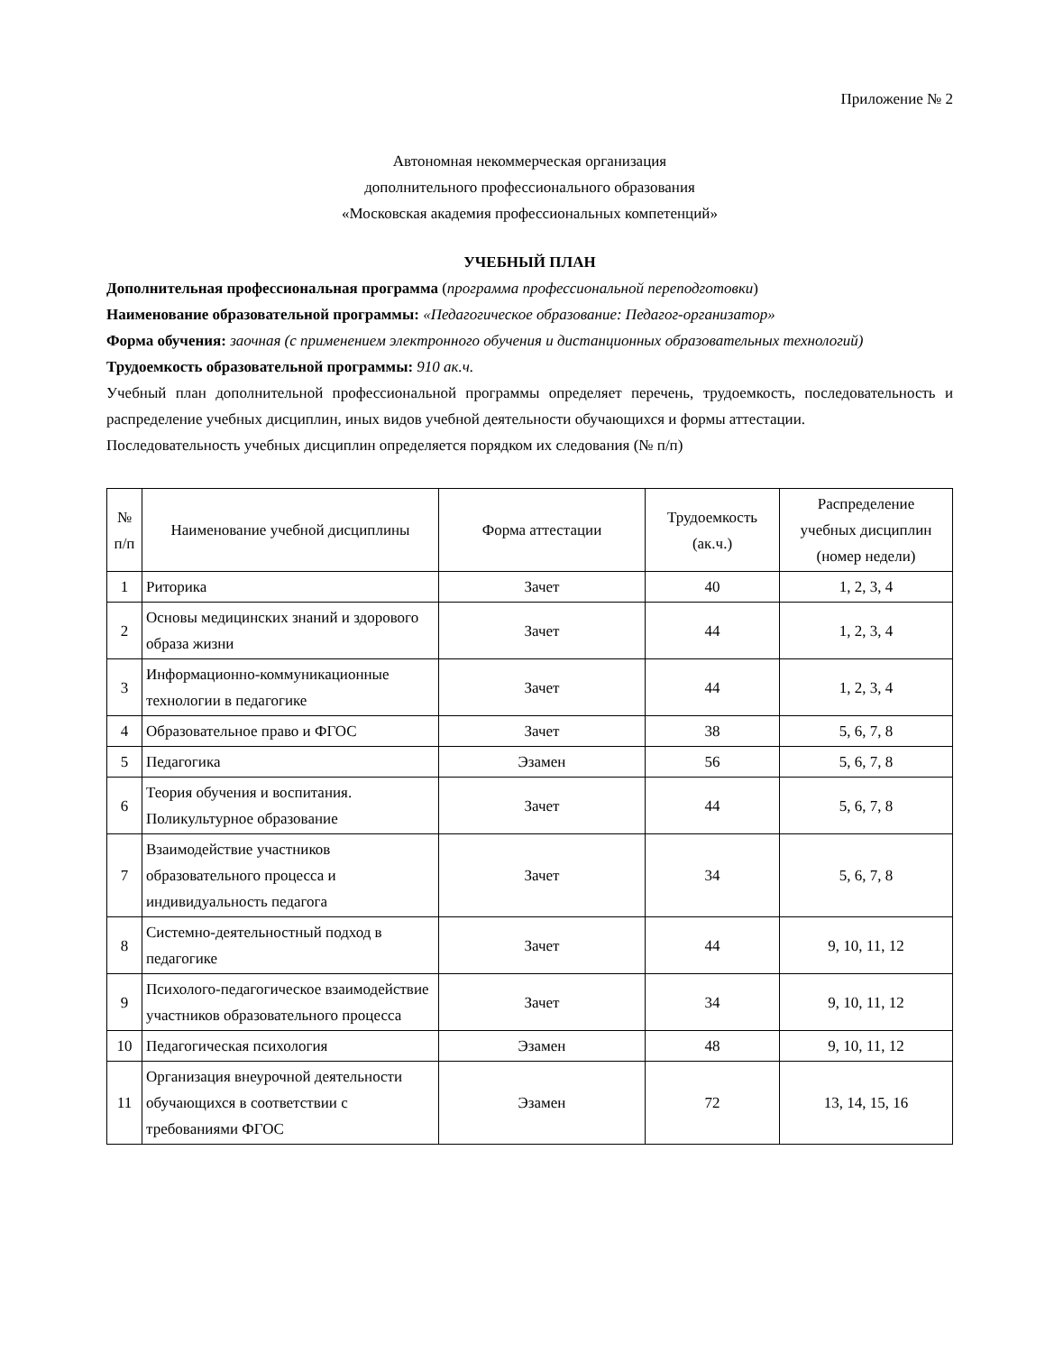Приложение № 2
Автономная некоммерческая организация
дополнительного профессионального образования
«Московская академия профессиональных компетенций»
УЧЕБНЫЙ ПЛАН
Дополнительная профессиональная программа (программа профессиональной переподготовки)
Наименование образовательной программы: «Педагогическое образование: Педагог-организатор»
Форма обучения: заочная (с применением электронного обучения и дистанционных образовательных технологий)
Трудоемкость образовательной программы: 910 ак.ч.
Учебный план дополнительной профессиональной программы определяет перечень, трудоемкость, последовательность и распределение учебных дисциплин, иных видов учебной деятельности обучающихся и формы аттестации.
Последовательность учебных дисциплин определяется порядком их следования (№ п/п)
| № п/п | Наименование учебной дисциплины | Форма аттестации | Трудоемкость (ак.ч.) | Распределение учебных дисциплин (номер недели) |
| --- | --- | --- | --- | --- |
| 1 | Риторика | Зачет | 40 | 1, 2, 3, 4 |
| 2 | Основы медицинских знаний и здорового образа жизни | Зачет | 44 | 1, 2, 3, 4 |
| 3 | Информационно-коммуникационные технологии в педагогике | Зачет | 44 | 1, 2, 3, 4 |
| 4 | Образовательное право и ФГОС | Зачет | 38 | 5, 6, 7, 8 |
| 5 | Педагогика | Эзамен | 56 | 5, 6, 7, 8 |
| 6 | Теория обучения и воспитания. Поликультурное образование | Зачет | 44 | 5, 6, 7, 8 |
| 7 | Взаимодействие участников образовательного процесса и индивидуальность педагога | Зачет | 34 | 5, 6, 7, 8 |
| 8 | Системно-деятельностный подход в педагогике | Зачет | 44 | 9, 10, 11, 12 |
| 9 | Психолого-педагогическое взаимодействие участников образовательного процесса | Зачет | 34 | 9, 10, 11, 12 |
| 10 | Педагогическая психология | Эзамен | 48 | 9, 10, 11, 12 |
| 11 | Организация внеурочной деятельности обучающихся в соответствии с требованиями ФГОС | Эзамен | 72 | 13, 14, 15, 16 |